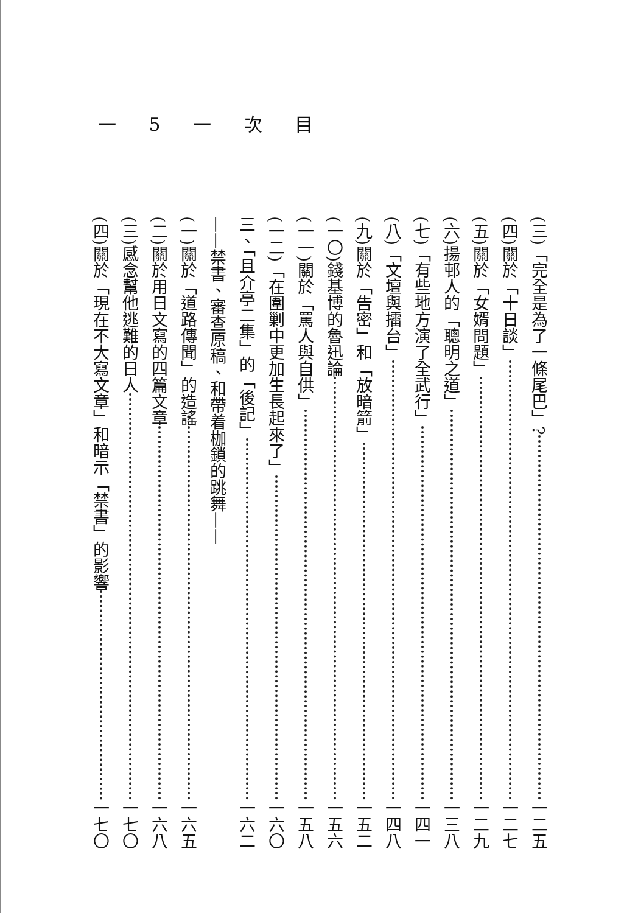一 5 一 次 目
(三)「完全是為了一條尾巴」? 一二五
(四)關於「十日談」 一二七
(五)關於「女婿問題」 一二九
(六)揚邨人的「聰明之道」 一三八
(七)「有些地方演了全武行」 一四一
(八)「文壇與擂台」 一四八
(九)關於「告密」和「放暗箭」 一五二
(一〇)錢基博的魯迅論 一五六
(一一)關於「罵人與自供」 一五八
(一二)「在圍剿中更加生長起來了」 一六〇
三、「且介亭二集」的「後記」 一六二
——禁書、審查原稿、和帶着枷鎖的跳舞——
(一)關於「道路傳聞」的造謠 一六五
(二)關於用日文寫的四篇文章 一六八
(三)感念幫他逃難的日人 一七〇
(四)關於「現在不大寫文章」和暗示「禁書」的影響 一七〇